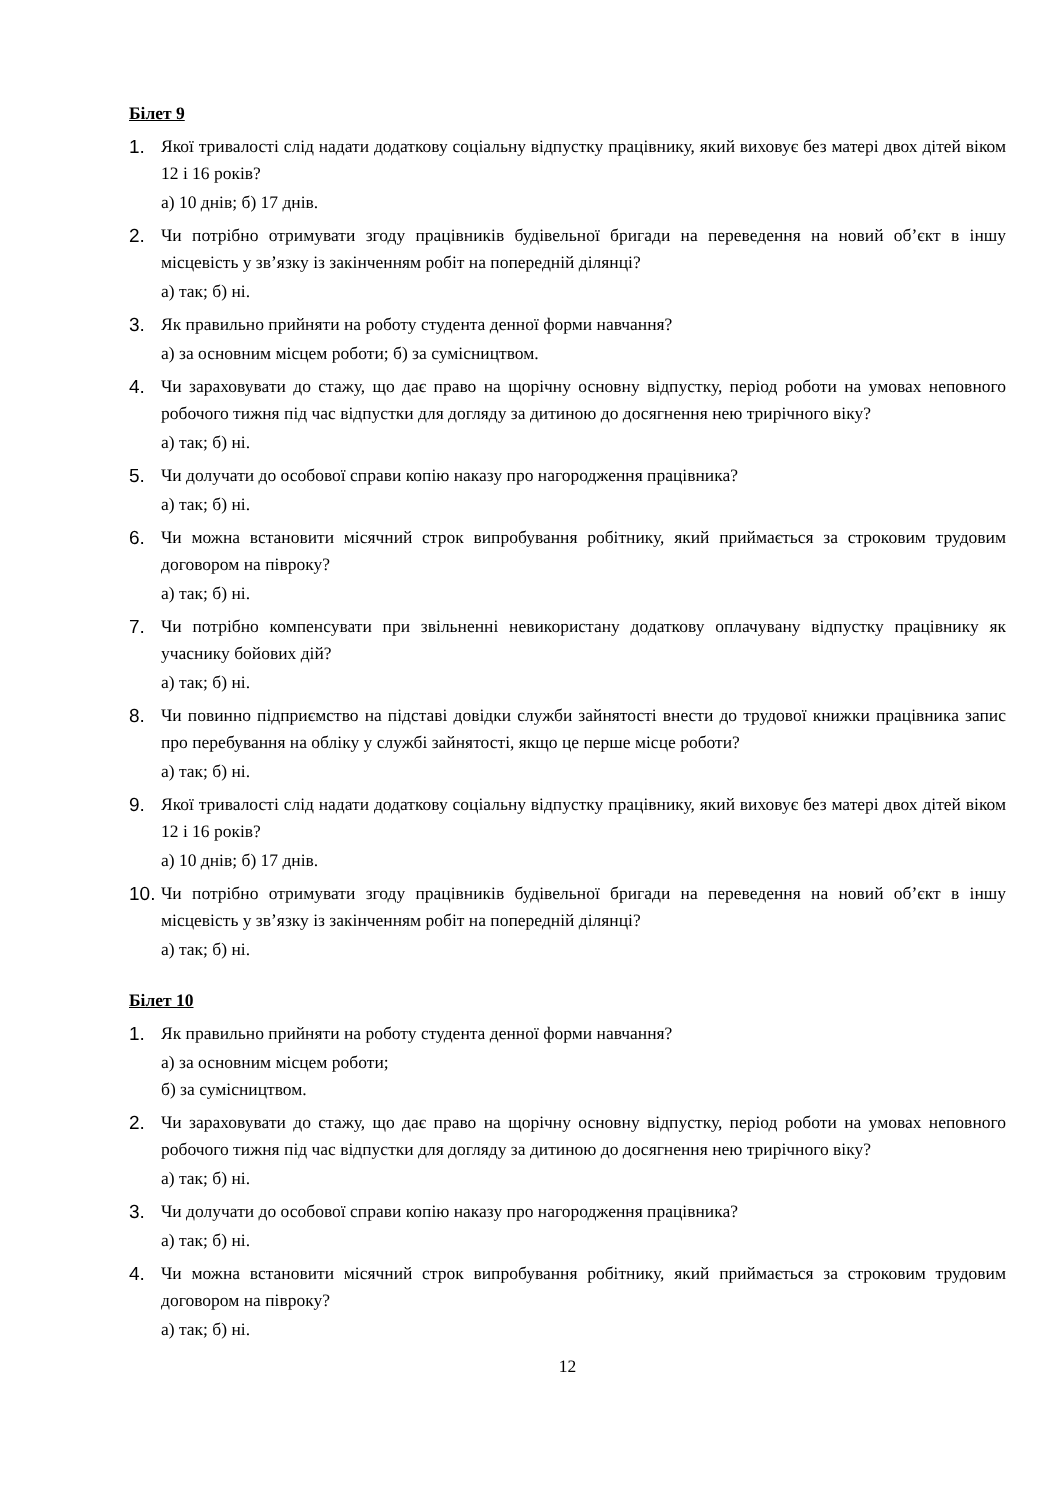Білет 9
1. Якої тривалості слід надати додаткову соціальну відпустку працівнику, який виховує без матері двох дітей віком 12 і 16 років?
а) 10 днів; б) 17 днів.
2. Чи потрібно отримувати згоду працівників будівельної бригади на переведення на новий об’єкт в іншу місцевість у зв’язку із закінченням робіт на попередній ділянці?
а) так; б) ні.
3. Як правильно прийняти на роботу студента денної форми навчання?
а) за основним місцем роботи; б) за сумісництвом.
4. Чи зараховувати до стажу, що дає право на щорічну основну відпустку, період роботи на умовах неповного робочого тижня під час відпустки для догляду за дитиною до досягнення нею трирічного віку?
а) так; б) ні.
5. Чи долучати до особової справи копію наказу про нагородження працівника?
а) так; б) ні.
6. Чи можна встановити місячний строк випробування робітнику, який приймається за строковим трудовим договором на півроку?
а) так; б) ні.
7. Чи потрібно компенсувати при звільненні невикористану додаткову оплачувану відпустку працівнику як учаснику бойових дій?
а) так; б) ні.
8. Чи повинно підприємство на підставі довідки служби зайнятості внести до трудової книжки працівника запис про перебування на обліку у службі зайнятості, якщо це перше місце роботи?
а) так; б) ні.
9. Якої тривалості слід надати додаткову соціальну відпустку працівнику, який виховує без матері двох дітей віком 12 і 16 років?
а) 10 днів; б) 17 днів.
10. Чи потрібно отримувати згоду працівників будівельної бригади на переведення на новий об’єкт в іншу місцевість у зв’язку із закінченням робіт на попередній ділянці?
а) так; б) ні.
Білет 10
1. Як правильно прийняти на роботу студента денної форми навчання?
а) за основним місцем роботи;
б) за сумісництвом.
2. Чи зараховувати до стажу, що дає право на щорічну основну відпустку, період роботи на умовах неповного робочого тижня під час відпустки для догляду за дитиною до досягнення нею трирічного віку?
а) так; б) ні.
3. Чи долучати до особової справи копію наказу про нагородження працівника?
а) так; б) ні.
4. Чи можна встановити місячний строк випробування робітнику, який приймається за строковим трудовим договором на півроку?
а) так; б) ні.
12